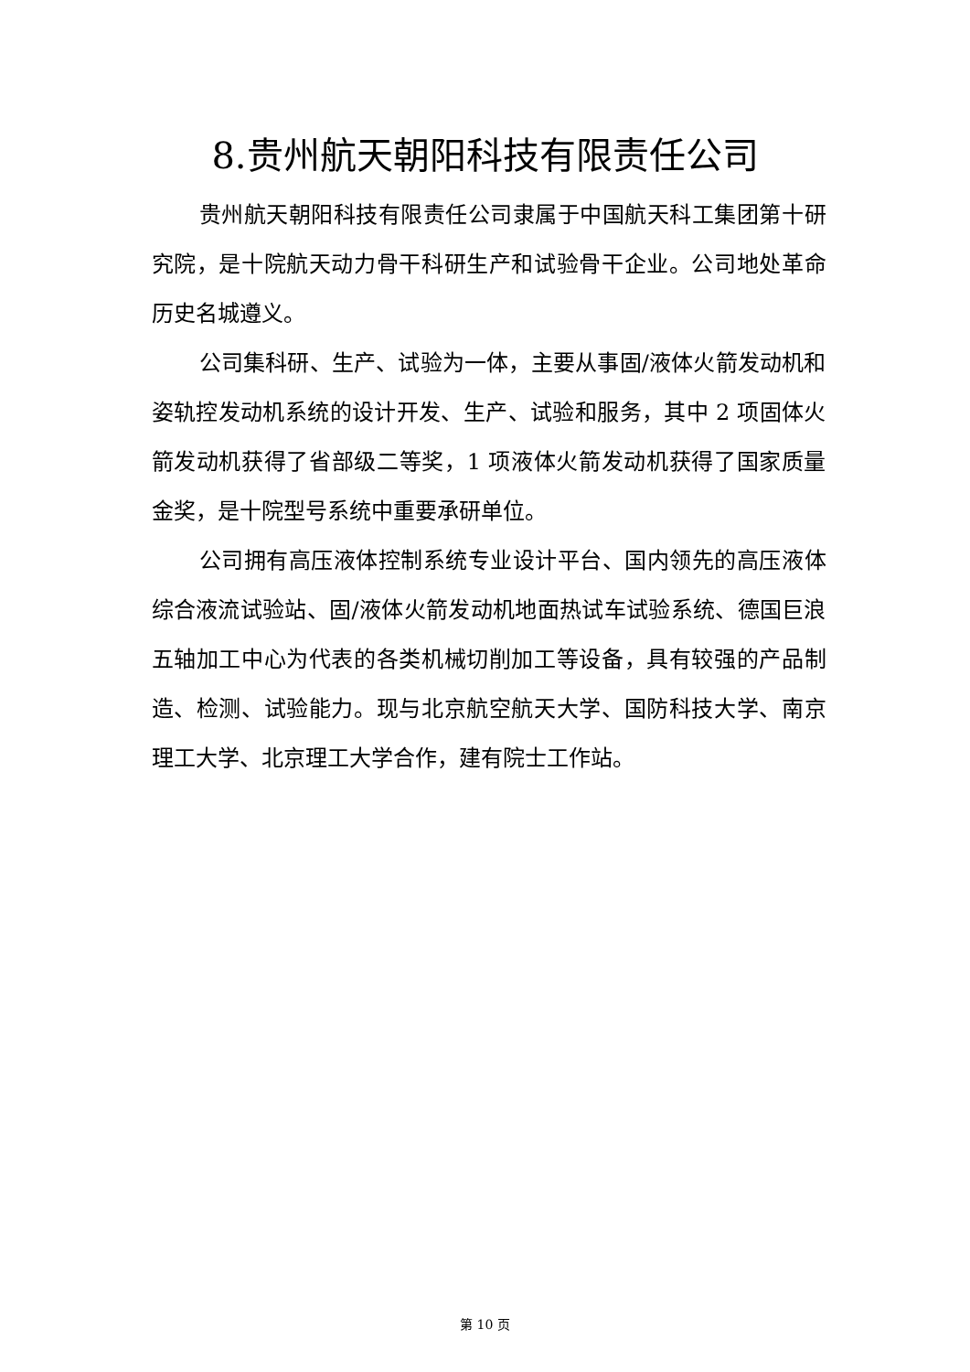8.贵州航天朝阳科技有限责任公司
贵州航天朝阳科技有限责任公司隶属于中国航天科工集团第十研究院，是十院航天动力骨干科研生产和试验骨干企业。公司地处革命历史名城遵义。
公司集科研、生产、试验为一体，主要从事固/液体火箭发动机和姿轨控发动机系统的设计开发、生产、试验和服务，其中 2 项固体火箭发动机获得了省部级二等奖，1 项液体火箭发动机获得了国家质量金奖，是十院型号系统中重要承研单位。
公司拥有高压液体控制系统专业设计平台、国内领先的高压液体综合液流试验站、固/液体火箭发动机地面热试车试验系统、德国巨浪五轴加工中心为代表的各类机械切削加工等设备，具有较强的产品制造、检测、试验能力。现与北京航空航天大学、国防科技大学、南京理工大学、北京理工大学合作，建有院士工作站。
第 10 页